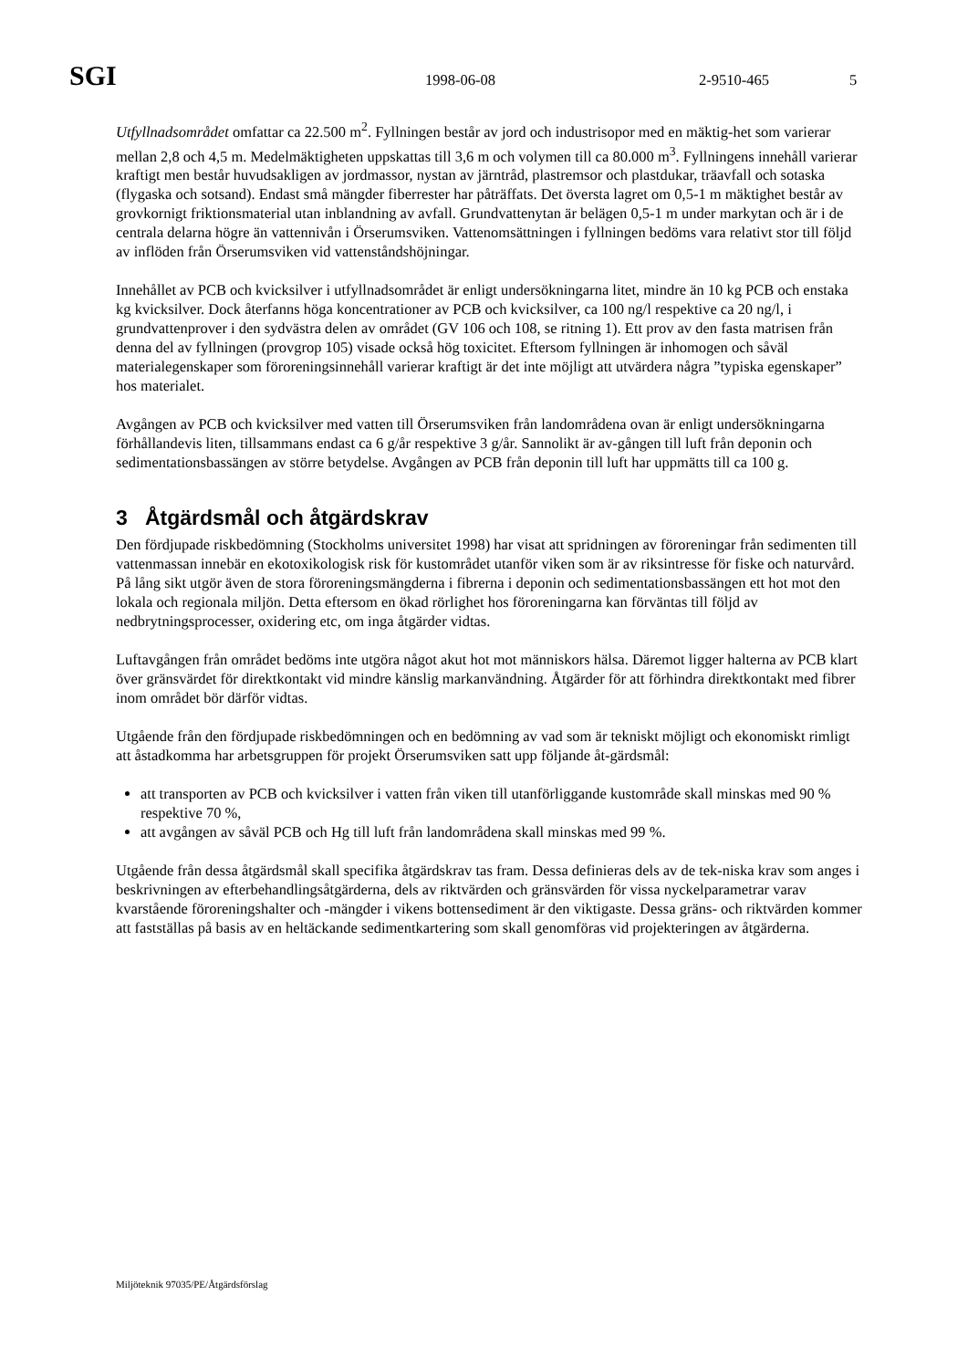SGI 1998-06-08 2-9510-465 5
Utfyllnadsområdet omfattar ca 22.500 m<sup>2</sup>. Fyllningen består av jord och industrisopor med en mäktig-het som varierar mellan 2,8 och 4,5 m. Medelmäktigheten uppskattas till 3,6 m och volymen till ca 80.000 m<sup>3</sup>. Fyllningens innehåll varierar kraftigt men består huvudsakligen av jordmassor, nystan av järntråd, plastremsor och plastdukar, träavfall och sotaska (flygaska och sotsand). Endast små mängder fiberrester har påträffats. Det översta lagret om 0,5-1 m mäktighet består av grovkornigt friktionsmaterial utan inblandning av avfall. Grundvattenytan är belägen 0,5-1 m under markytan och är i de centrala delarna högre än vattennivån i Örserumsviken. Vattenomsättningen i fyllningen bedöms vara relativt stor till följd av inflöden från Örserumsviken vid vattenståndshöjningar.
Innehållet av PCB och kvicksilver i utfyllnadsområdet är enligt undersökningarna litet, mindre än 10 kg PCB och enstaka kg kvicksilver. Dock återfanns höga koncentrationer av PCB och kvicksilver, ca 100 ng/l respektive ca 20 ng/l, i grundvattenprover i den sydvästra delen av området (GV 106 och 108, se ritning 1). Ett prov av den fasta matrisen från denna del av fyllningen (provgrop 105) visade också hög toxicitet. Eftersom fyllningen är inhomogen och såväl materialegenskaper som föroreningsinnehåll varierar kraftigt är det inte möjligt att utvärdera några ”typiska egenskaper” hos materialet.
Avgången av PCB och kvicksilver med vatten till Örserumsviken från landområdena ovan är enligt undersökningarna förhållandevis liten, tillsammans endast ca 6 g/år respektive 3 g/år. Sannolikt är av-gången till luft från deponin och sedimentationsbassängen av större betydelse. Avgången av PCB från deponin till luft har uppmätts till ca 100 g.
3 Åtgärdsmål och åtgärdskrav
Den fördjupade riskbedömning (Stockholms universitet 1998) har visat att spridningen av föroreningar från sedimenten till vattenmassan innebär en ekotoxikologisk risk för kustområdet utanför viken som är av riksintresse för fiske och naturvård. På lång sikt utgör även de stora föroreningsmängderna i fibrerna i deponin och sedimentationsbassängen ett hot mot den lokala och regionala miljön. Detta eftersom en ökad rörlighet hos föroreningarna kan förväntas till följd av nedbrytningsprocesser, oxidering etc, om inga åtgärder vidtas.
Luftavgången från området bedöms inte utgöra något akut hot mot människors hälsa. Däremot ligger halterna av PCB klart över gränsvärdet för direktkontakt vid mindre känslig markanvändning. Åtgärder för att förhindra direktkontakt med fibrer inom området bör därför vidtas.
Utgående från den fördjupade riskbedömningen och en bedömning av vad som är tekniskt möjligt och ekonomiskt rimligt att åstadkomma har arbetsgruppen för projekt Örserumsviken satt upp följande åt-gärdsmål:
att transporten av PCB och kvicksilver i vatten från viken till utanförliggande kustområde skall minskas med 90 % respektive 70 %,
att avgången av såväl PCB och Hg till luft från landområdena skall minskas med 99 %.
Utgående från dessa åtgärdsmål skall specifika åtgärdskrav tas fram. Dessa definieras dels av de tek-niska krav som anges i beskrivningen av efterbehandlingsåtgärderna, dels av riktvärden och gränsvärden för vissa nyckelparametrar varav kvarstående föroreningshalter och -mängder i vikens bottensediment är den viktigaste. Dessa gräns- och riktvärden kommer att fastställas på basis av en heltäckande sedimentkartering som skall genomföras vid projekteringen av åtgärderna.
Miljöteknik 97035/PE/Åtgärdsförslag